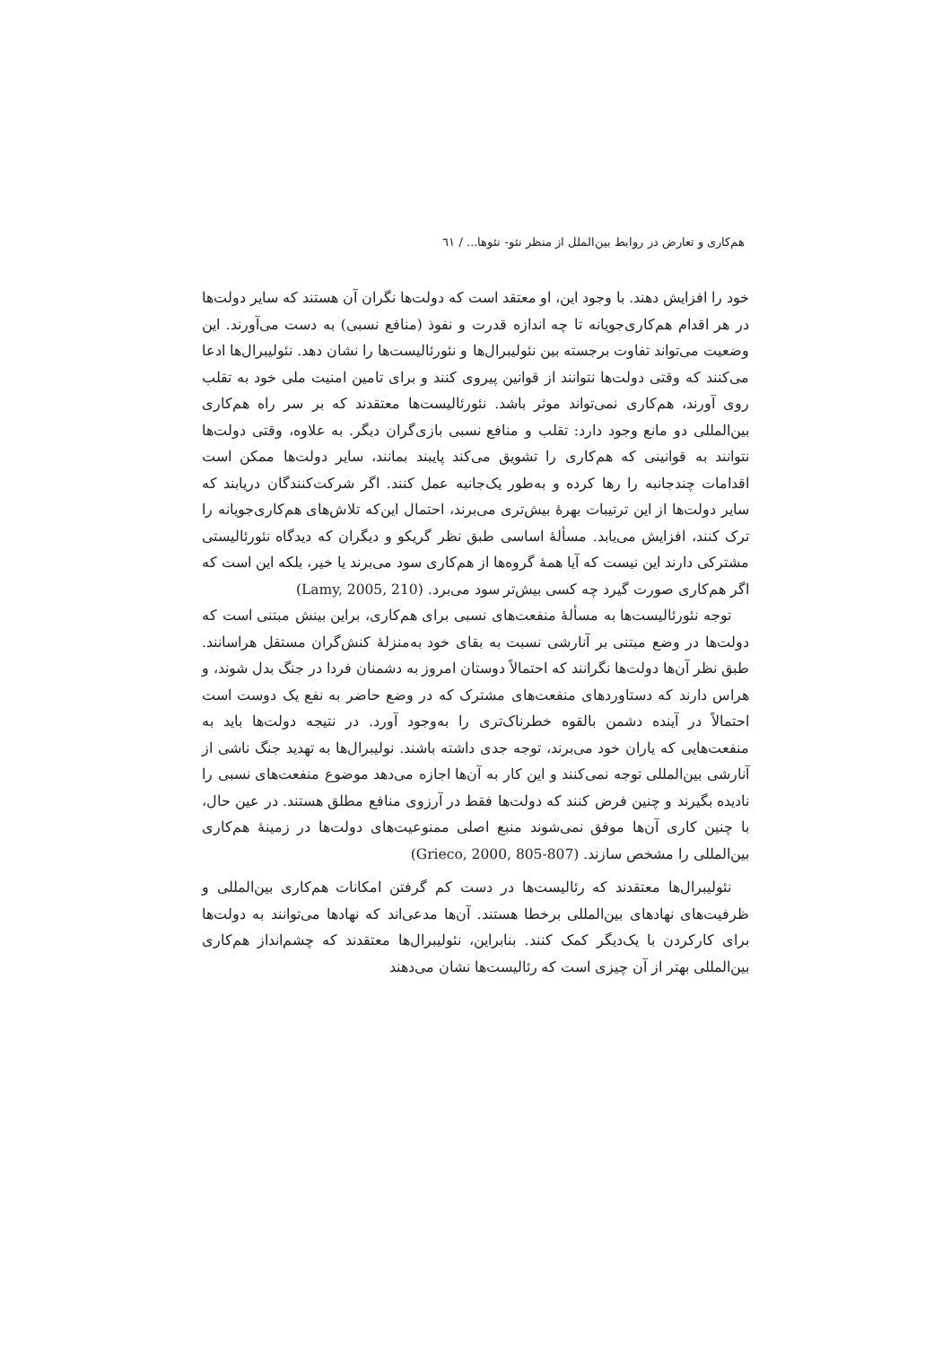هم‌کاری و تعارض در روابط بین‌الملل از منظر نئو- نئوها... / ٦١
خود را افزایش دهند. با وجود این، او معتقد است که دولت‌ها نگران آن هستند که سایر دولت‌ها در هر اقدام هم‌کاری‌جویانه تا چه اندازه قدرت و نفوذ (منافع نسبی) به دست می‌آورند. این وضعیت می‌تواند تفاوت برجسته بین نئولیبرال‌ها و نئورئالیست‌ها را نشان دهد. نئولیبرال‌ها ادعا می‌کنند که وقتی دولت‌ها نتوانند از قوانین پیروی کنند و برای تامین امنیت ملی خود به تقلب روی آورند، هم‌کاری نمی‌تواند موثر باشد. نئورئالیست‌ها معتقدند که بر سر راه هم‌کاری بین‌المللی دو مانع وجود دارد: تقلب و منافع نسبی بازی‌گران دیگر. به علاوه، وقتی دولت‌ها نتوانند به قوانینی که هم‌کاری را تشویق می‌کند پایبند بمانند، سایر دولت‌ها ممکن است اقدامات چندجانبه را رها کرده و به‌طور یک‌جانبه عمل کنند. اگر شرکت‌کنندگان دریابند که سایر دولت‌ها از این ترتیبات بهرهٔ بیش‌تری می‌برند، احتمال این‌که تلاش‌های هم‌کاری‌جویانه را ترک کنند، افزایش می‌یابد. مسألهٔ اساسی طبق نظر گریکو و دیگران که دیدگاه نئورئالیستی مشترکی دارند این نیست که آیا همهٔ گروه‌ها از هم‌کاری سود می‌برند یا خیر، بلکه این است که اگر هم‌کاری صورت گیرد چه کسی بیش‌تر سود می‌برد. (Lamy, 2005, 210)
توجه نئورئالیست‌ها به مسألهٔ منفعت‌های نسبی برای هم‌کاری، براین بینش مبتنی است که دولت‌ها در وضع مبتنی بر آنارشی نسبت به بقای خود به‌منزلهٔ کنش‌گران مستقل هراسانند. طبق نظر آن‌ها دولت‌ها نگرانند که احتمالاً دوستان امروز به دشمنان فردا در جنگ بدل شوند، و هراس دارند که دستاوردهای منفعت‌های مشترک که در وضع حاضر به نفع یک دوست است احتمالاً در آینده دشمن بالقوه خطرناک‌تری را به‌وجود آورد. در نتیجه دولت‌ها باید به منفعت‌هایی که یاران خود می‌برند، توجه جدی داشته باشند. نولیبرال‌ها به تهدید جنگ ناشی از آنارشی بین‌المللی توجه نمی‌کنند و این کار به آن‌ها اجازه می‌دهد موضوع منفعت‌های نسبی را نادیده بگیرند و چنین فرض کنند که دولت‌ها فقط در آرزوی منافع مطلق هستند. در عین حال، با چنین کاری آن‌ها موفق نمی‌شوند منبع اصلی ممنوعیت‌های دولت‌ها در زمینهٔ هم‌کاری بین‌المللی را مشخص سازند. (Grieco, 2000, 805-807)
نئولیبرال‌ها معتقدند که رئالیست‌ها در دست کم گرفتن امکانات هم‌کاری بین‌المللی و ظرفیت‌های نهادهای بین‌المللی برخطا هستند. آن‌ها مدعی‌اند که نهادها می‌توانند به دولت‌ها برای کارکردن با یک‌دیگر کمک کنند. بنابراین، نئولیبرال‌ها معتقدند که چشم‌انداز هم‌کاری بین‌المللی بهتر از آن چیزی است که رئالیست‌ها نشان می‌دهند